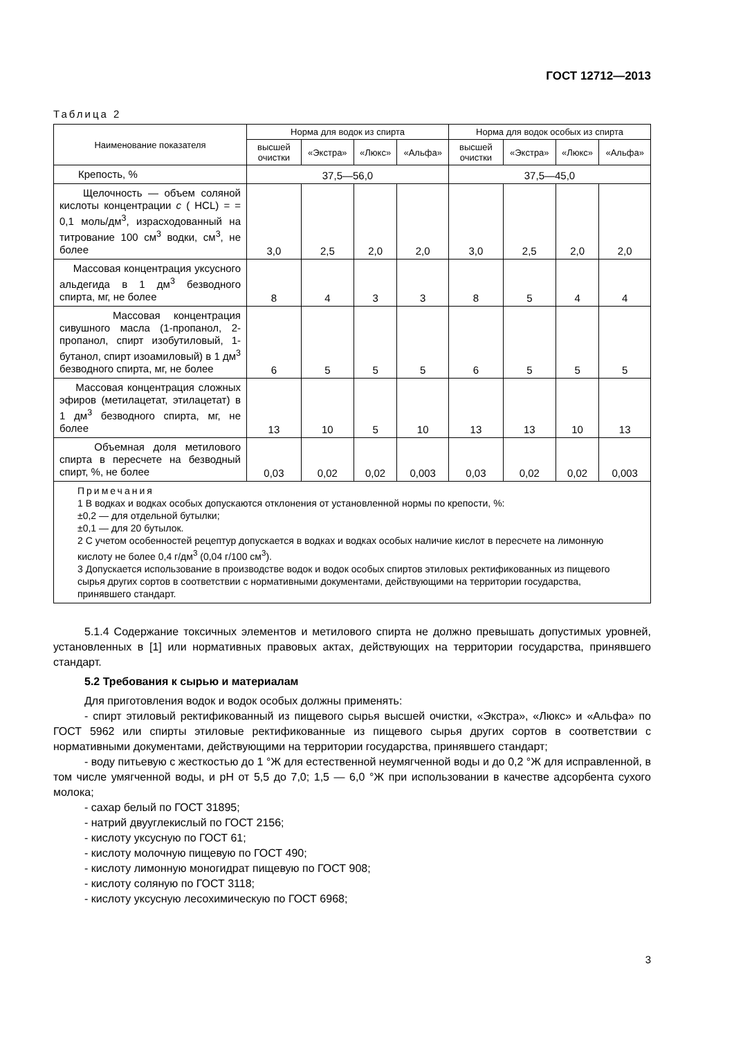ГОСТ 12712—2013
Таблица 2
| Наименование показателя | Норма для водок из спирта | | | | Норма для водок особых из спирта | | | |
| --- | --- | --- | --- | --- | --- | --- | --- | --- |
| | высшей очистки | «Экстра» | «Люкс» | «Альфа» | высшей очистки | «Экстра» | «Люкс» | «Альфа» |
| Крепость, % | 37,5—56,0 | | | | 37,5—45,0 | | | |
| Щелочность — объем соляной кислоты концентрации c ( HCL) = = 0,1 моль/дм<sup>3</sup>, израсходованный на титрование 100 см<sup>3</sup> водки, см<sup>3</sup>, не более | 3,0 | 2,5 | 2,0 | 2,0 | 3,0 | 2,5 | 2,0 | 2,0 |
| Массовая концентрация уксусного альдегида в 1 дм<sup>3</sup> безводного спирта, мг, не более | 8 | 4 | 3 | 3 | 8 | 5 | 4 | 4 |
| Массовая концентрация сивушного масла (1-пропанол, 2-пропанол, спирт изобутиловый, 1-бутанол, спирт изоамиловый) в 1 дм<sup>3</sup> безводного спирта, мг, не более | 6 | 5 | 5 | 5 | 6 | 5 | 5 | 5 |
| Массовая концентрация сложных эфиров (метилацетат, этилацетат) в 1 дм<sup>3</sup> безводного спирта, мг, не более | 13 | 10 | 5 | 10 | 13 | 13 | 10 | 13 |
| Объемная доля метилового спирта в пересчете на безводный спирт, %, не более | 0,03 | 0,02 | 0,02 | 0,003 | 0,03 | 0,02 | 0,02 | 0,003 |
| Примечания 1 В водках и водках особых допускаются отклонения от установленной нормы по крепости, %: ±0,2 — для отдельной бутылки; ±0,1 — для 20 бутылок. 2 С учетом особенностей рецептур допускается в водках и водках особых наличие кислот в пересчете на лимонную кислоту не более 0,4 г/дм<sup>3</sup> (0,04 г/100 см<sup>3</sup>). 3 Допускается использование в производстве водок и водок особых спиртов этиловых ректификованных из пищевого сырья других сортов в соответствии с нормативными документами, действующими на территории государства, принявшего стандарт. | | | | | | | | |
5.1.4 Содержание токсичных элементов и метилового спирта не должно превышать допустимых уровней, установленных в [1] или нормативных правовых актах, действующих на территории государства, принявшего стандарт.
5.2 Требования к сырью и материалам
Для приготовления водок и водок особых должны применять:
- спирт этиловый ректификованный из пищевого сырья высшей очистки, «Экстра», «Люкс» и «Альфа» по ГОСТ 5962 или спирты этиловые ректификованные из пищевого сырья других сортов в соответствии с нормативными документами, действующими на территории государства, принявшего стандарт;
- воду питьевую с жесткостью до 1 °Ж для естественной неумягченной воды и до 0,2 °Ж для исправленной, в том числе умягченной воды, и pH от 5,5 до 7,0; 1,5 — 6,0 °Ж при использовании в качестве адсорбента сухого молока;
- сахар белый по ГОСТ 31895;
- натрий двууглекислый по ГОСТ 2156;
- кислоту уксусную по ГОСТ 61;
- кислоту молочную пищевую по ГОСТ 490;
- кислоту лимонную моногидрат пищевую по ГОСТ 908;
- кислоту соляную по ГОСТ 3118;
- кислоту уксусную лесохимическую по ГОСТ 6968;
3